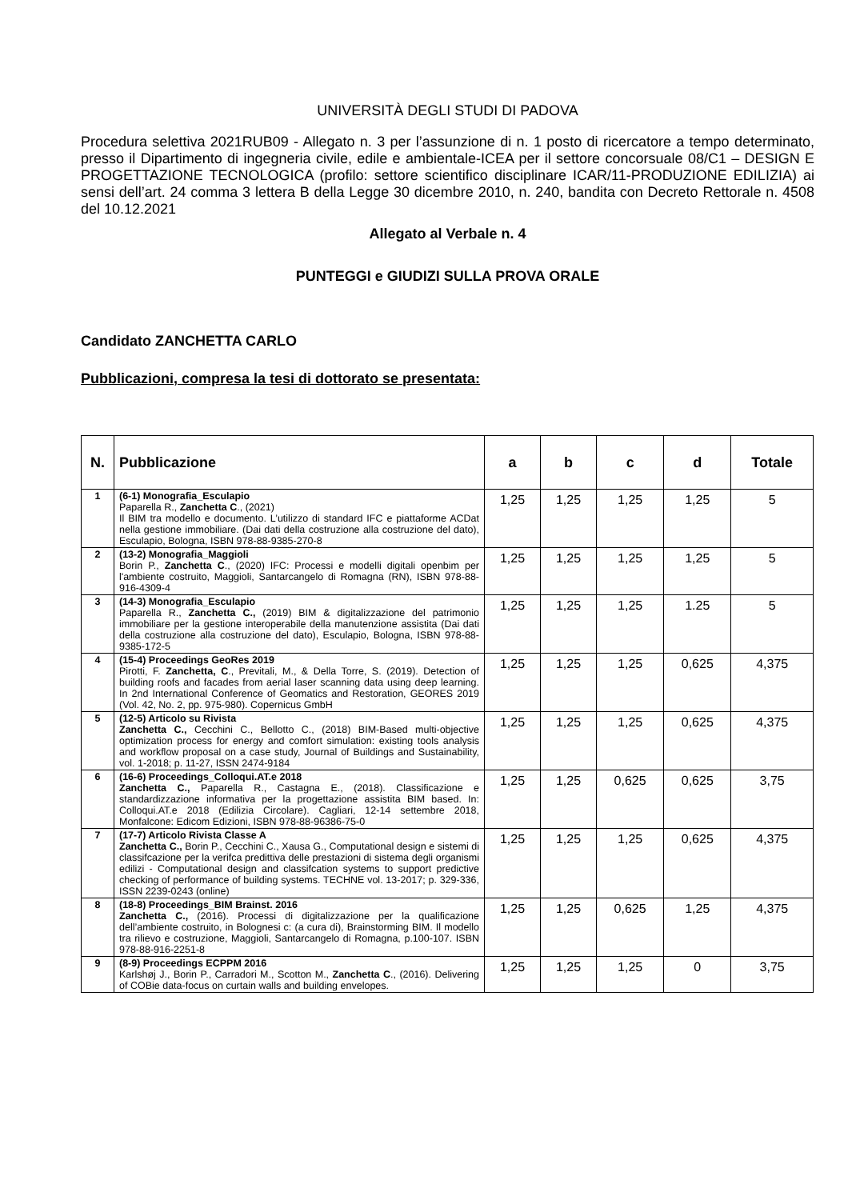UNIVERSITÀ DEGLI STUDI DI PADOVA
Procedura selettiva 2021RUB09 - Allegato n. 3 per l’assunzione di n. 1 posto di ricercatore a tempo determinato, presso il Dipartimento di ingegneria civile, edile e ambientale-ICEA per il settore concorsuale 08/C1 – DESIGN E PROGETTAZIONE TECNOLOGICA (profilo: settore scientifico disciplinare ICAR/11-PRODUZIONE EDILIZIA) ai sensi dell’art. 24 comma 3 lettera B della Legge 30 dicembre 2010, n. 240, bandita con Decreto Rettorale n. 4508 del 10.12.2021
Allegato al Verbale n. 4
PUNTEGGI e GIUDIZI SULLA PROVA ORALE
Candidato ZANCHETTA CARLO
Pubblicazioni, compresa la tesi di dottorato se presentata:
| N. | Pubblicazione | a | b | c | d | Totale |
| --- | --- | --- | --- | --- | --- | --- |
| 1 | (6-1) Monografia_Esculapio Paparella R., Zanchetta C ., (2021) Il BIM tra modello e documento. L’utilizzo di standard IFC e piattaforme ACDat nella gestione immobiliare. (Dai dati della costruzione alla costruzione del dato), Esculapio, Bologna, ISBN 978-88-9385-270-8 | 1,25 | 1,25 | 1,25 | 1,25 | 5 |
| 2 | (13-2) Monografia_Maggioli Borin P., Zanchetta C ., (2020) IFC: Processi e modelli digitali openbim per l'ambiente costruito, Maggioli, Santarcangelo di Romagna (RN), ISBN 978-88-916-4309-4 | 1,25 | 1,25 | 1,25 | 1,25 | 5 |
| 3 | (14-3) Monografia_Esculapio Paparella R., Zanchetta C., (2019) BIM & digitalizzazione del patrimonio immobiliare per la gestione interoperabile della manutenzione assistita (Dai dati della costruzione alla costruzione del dato), Esculapio, Bologna, ISBN 978-88-9385-172-5 | 1,25 | 1,25 | 1,25 | 1.25 | 5 |
| 4 | (15-4) Proceedings GeoRes 2019 Pirotti, F. Zanchetta, C ., Previtali, M., & Della Torre, S. (2019). Detection of building roofs and facades from aerial laser scanning data using deep learning. In 2nd International Conference of Geomatics and Restoration, GEORES 2019 (Vol. 42, No. 2, pp. 975-980). Copernicus GmbH | 1,25 | 1,25 | 1,25 | 0,625 | 4,375 |
| 5 | (12-5) Articolo su Rivista Zanchetta C., Cecchini C., Bellotto C., (2018) BIM-Based multi-objective optimization process for energy and comfort simulation: existing tools analysis and workflow proposal on a case study, Journal of Buildings and Sustainability, vol. 1-2018; p. 11-27, ISSN 2474-9184 | 1,25 | 1,25 | 1,25 | 0,625 | 4,375 |
| 6 | (16-6) Proceedings_Colloqui.AT.e 2018 Zanchetta C., Paparella R., Castagna E., (2018). Classificazione e standardizzazione informativa per la progettazione assistita BIM based. In: Colloqui.AT.e 2018 (Edilizia Circolare). Cagliari, 12-14 settembre 2018, Monfalcone: Edicom Edizioni, ISBN 978-88-96386-75-0 | 1,25 | 1,25 | 0,625 | 0,625 | 3,75 |
| 7 | (17-7) Articolo Rivista Classe A Zanchetta C., Borin P., Cecchini C., Xausa G., Computational design e sistemi di classifcazione per la verifca predittiva delle prestazioni di sistema degli organismi edilizi - Computational design and classifcation systems to support predictive checking of performance of building systems. TECHNE vol. 13-2017; p. 329-336, ISSN 2239-0243 (online) | 1,25 | 1,25 | 1,25 | 0,625 | 4,375 |
| 8 | (18-8) Proceedings_BIM Brainst. 2016 Zanchetta C., (2016). Processi di digitalizzazione per la qualificazione dell’ambiente costruito, in Bolognesi c: (a cura di), Brainstorming BIM. Il modello tra rilievo e costruzione, Maggioli, Santarcangelo di Romagna, p.100-107. ISBN 978-88-916-2251-8 | 1,25 | 1,25 | 0,625 | 1,25 | 4,375 |
| 9 | (8-9) Proceedings ECPPM 2016 Karlshøj J., Borin P., Carradori M., Scotton M., Zanchetta C ., (2016). Delivering of COBie data-focus on curtain walls and building envelopes. | 1,25 | 1,25 | 1,25 | 0 | 3,75 |